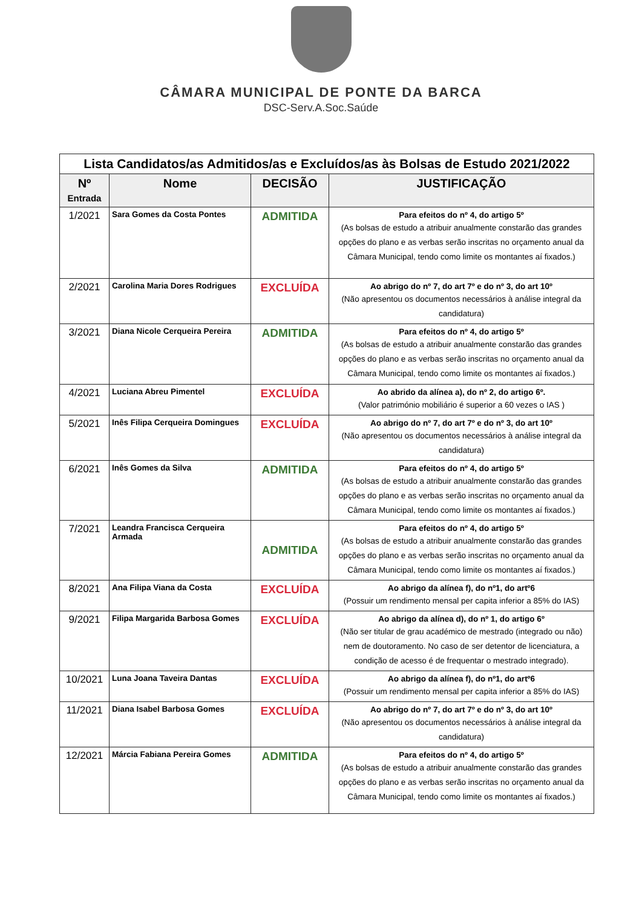CÂMARA MUNICIPAL DE PONTE DA BARCA
DSC-Serv.A.Soc.Saúde
| Lista Candidatos/as Admitidos/as e Excluídos/as às Bolsas de Estudo 2021/2022 | | | |
| --- | --- | --- | --- |
| Nº Entrada | Nome | DECISÃO | JUSTIFICAÇÃO |
| 1/2021 | Sara Gomes da Costa Pontes | ADMITIDA | Para efeitos do nº 4, do artigo 5º (As bolsas de estudo a atribuir anualmente constarão das grandes opções do plano e as verbas serão inscritas no orçamento anual da Câmara Municipal, tendo como limite os montantes aí fixados.) |
| 2/2021 | Carolina Maria Dores Rodrigues | EXCLUÍDA | Ao abrigo do nº 7, do art 7º e do nº 3, do art 10º (Não apresentou os documentos necessários à análise integral da candidatura) |
| 3/2021 | Diana Nicole Cerqueira Pereira | ADMITIDA | Para efeitos do nº 4, do artigo 5º (As bolsas de estudo a atribuir anualmente constarão das grandes opções do plano e as verbas serão inscritas no orçamento anual da Câmara Municipal, tendo como limite os montantes aí fixados.) |
| 4/2021 | Luciana Abreu Pimentel | EXCLUÍDA | Ao abrido da alínea a), do nº 2, do artigo 6º. (Valor património mobiliário é superior a 60 vezes o IAS ) |
| 5/2021 | Inês Filipa Cerqueira Domingues | EXCLUÍDA | Ao abrigo do nº 7, do art 7º e do nº 3, do art 10º (Não apresentou os documentos necessários à análise integral da candidatura) |
| 6/2021 | Inês Gomes da Silva | ADMITIDA | Para efeitos do nº 4, do artigo 5º (As bolsas de estudo a atribuir anualmente constarão das grandes opções do plano e as verbas serão inscritas no orçamento anual da Câmara Municipal, tendo como limite os montantes aí fixados.) |
| 7/2021 | Leandra Francisca Cerqueira Armada | ADMITIDA | Para efeitos do nº 4, do artigo 5º (As bolsas de estudo a atribuir anualmente constarão das grandes opções do plano e as verbas serão inscritas no orçamento anual da Câmara Municipal, tendo como limite os montantes aí fixados.) |
| 8/2021 | Ana Filipa Viana da Costa | EXCLUÍDA | Ao abrigo da alínea f), do nº1, do artº6 (Possuir um rendimento mensal per capita inferior a 85% do IAS) |
| 9/2021 | Filipa Margarida Barbosa Gomes | EXCLUÍDA | Ao abrigo da alínea d), do nº 1, do artigo 6º (Não ser titular de grau académico de mestrado (integrado ou não) nem de doutoramento. No caso de ser detentor de licenciatura, a condição de acesso é de frequentar o mestrado integrado). |
| 10/2021 | Luna Joana Taveira Dantas | EXCLUÍDA | Ao abrigo da alínea f), do nº1, do artº6 (Possuir um rendimento mensal per capita inferior a 85% do IAS) |
| 11/2021 | Diana Isabel Barbosa Gomes | EXCLUÍDA | Ao abrigo do nº 7, do art 7º e do nº 3, do art 10º (Não apresentou os documentos necessários à análise integral da candidatura) |
| 12/2021 | Márcia Fabiana Pereira Gomes | ADMITIDA | Para efeitos do nº 4, do artigo 5º (As bolsas de estudo a atribuir anualmente constarão das grandes opções do plano e as verbas serão inscritas no orçamento anual da Câmara Municipal, tendo como limite os montantes aí fixados.) |